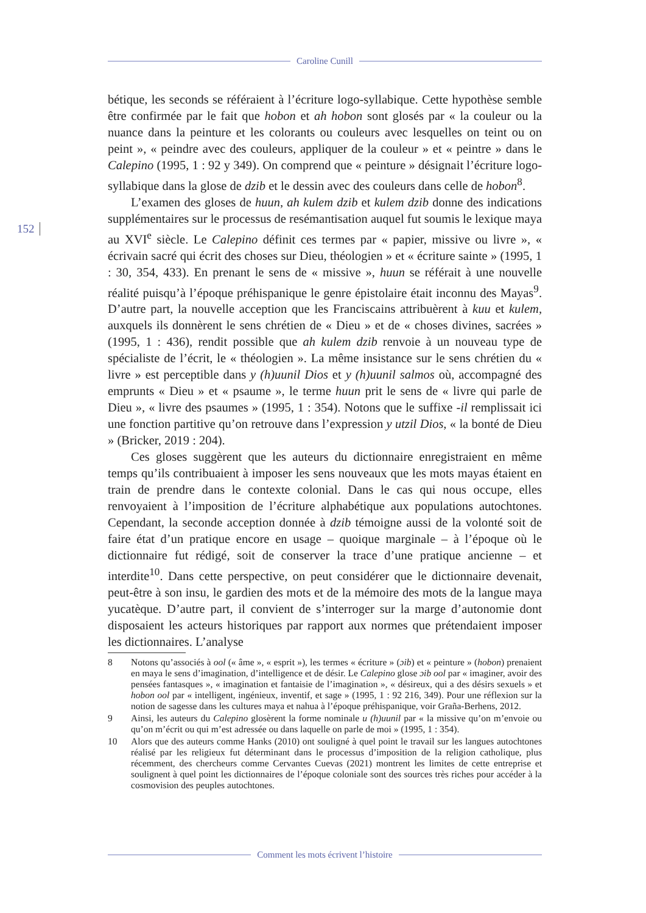Caroline Cunill
152
bétique, les seconds se référaient à l’écriture logo-syllabique. Cette hypothèse semble être confirmée par le fait que hobon et ah hobon sont glosés par « la couleur ou la nuance dans la peinture et les colorants ou couleurs avec lesquelles on teint ou on peint », « peindre avec des couleurs, appliquer de la couleur » et « peintre » dans le Calepino (1995, 1 : 92 y 349). On comprend que « peinture » désignait l’écriture logo-syllabique dans la glose de dzib et le dessin avec des couleurs dans celle de hobon<sup>8</sup>.
L’examen des gloses de huun, ah kulem dzib et kulem dzib donne des indications supplémentaires sur le processus de resémantisation auquel fut soumis le lexique maya au XVI<sup>e</sup> siècle. Le Calepino définit ces termes par « papier, missive ou livre », « écrivain sacré qui écrit des choses sur Dieu, théologien » et « écriture sainte » (1995, 1 : 30, 354, 433). En prenant le sens de « missive », huun se référait à une nouvelle réalité puisqu’à l’époque préhispanique le genre épistolaire était inconnu des Mayas<sup>9</sup>. D’autre part, la nouvelle acception que les Franciscains attribuèrent à kuu et kulem, auxquels ils donnèrent le sens chrétien de « Dieu » et de « choses divines, sacrées » (1995, 1 : 436), rendit possible que ah kulem dzib renvoie à un nouveau type de spécialiste de l’écrit, le « théologien ». La même insistance sur le sens chrétien du « livre » est perceptible dans y (h)uunil Dios et y (h)uunil salmos où, accompagné des emprunts « Dieu » et « psaume », le terme huun prit le sens de « livre qui parle de Dieu », « livre des psaumes » (1995, 1 : 354). Notons que le suffixe -il remplissait ici une fonction partitive qu’on retrouve dans l’expression y utzil Dios, « la bonté de Dieu » (Bricker, 2019 : 204).
Ces gloses suggèrent que les auteurs du dictionnaire enregistraient en même temps qu’ils contribuaient à imposer les sens nouveaux que les mots mayas étaient en train de prendre dans le contexte colonial. Dans le cas qui nous occupe, elles renvoyaient à l’imposition de l’écriture alphabétique aux populations autochtones. Cependant, la seconde acception donnée à dzib témoigne aussi de la volonté soit de faire état d’un pratique encore en usage – quoique marginale – à l’époque où le dictionnaire fut rédigé, soit de conserver la trace d’une pratique ancienne – et interdite<sup>10</sup>. Dans cette perspective, on peut considérer que le dictionnaire devenait, peut-être à son insu, le gardien des mots et de la mémoire des mots de la langue maya yucatèque. D’autre part, il convient de s’interroger sur la marge d’autonomie dont disposaient les acteurs historiques par rapport aux normes que prétendaient imposer les dictionnaires. L’analyse
8 Notons qu’associés à ool (« âme », « esprit »), les termes « écriture » (ɔib) et « peinture » (hobon) prenaient en maya le sens d’imagination, d’intelligence et de désir. Le Calepino glose ɔib ool par « imaginer, avoir des pensées fantasques », « imagination et fantaisie de l’imagination », « désireux, qui a des désirs sexuels » et hobon ool par « intelligent, ingénieux, inventif, et sage » (1995, 1 : 92 216, 349). Pour une réflexion sur la notion de sagesse dans les cultures maya et nahua à l’époque préhispanique, voir Graña-Berhens, 2012.
9 Ainsi, les auteurs du Calepino glosèrent la forme nominale u (h)uunil par « la missive qu’on m’envoie ou qu’on m’écrit ou qui m’est adressée ou dans laquelle on parle de moi » (1995, 1 : 354).
10 Alors que des auteurs comme Hanks (2010) ont souligné à quel point le travail sur les langues autochtones réalisé par les religieux fut déterminant dans le processus d’imposition de la religion catholique, plus récemment, des chercheurs comme Cervantes Cuevas (2021) montrent les limites de cette entreprise et soulignent à quel point les dictionnaires de l’époque coloniale sont des sources très riches pour accéder à la cosmovision des peuples autochtones.
Comment les mots écrivent l’histoire